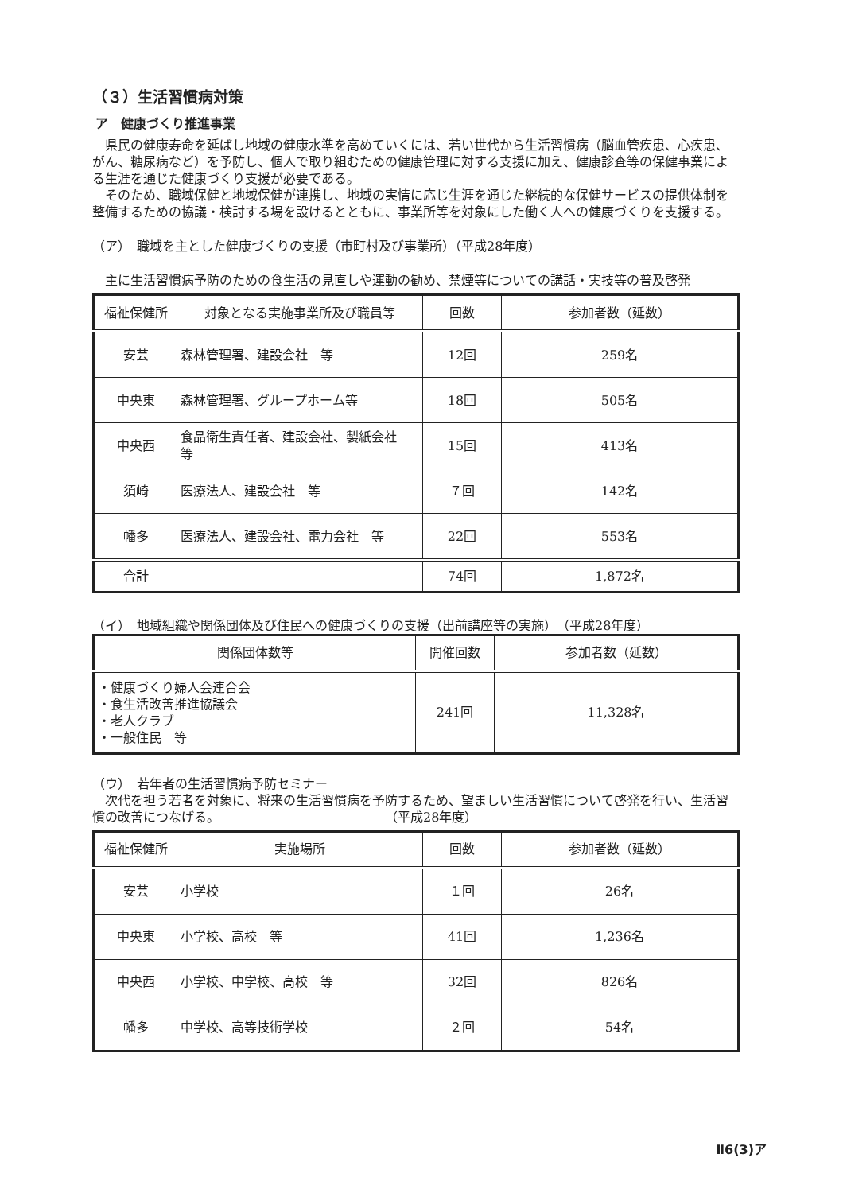（３）生活習慣病対策
ア　健康づくり推進事業
県民の健康寿命を延ばし地域の健康水準を高めていくには、若い世代から生活習慣病（脳血管疾患、心疾患、がん、糖尿病など）を予防し、個人で取り組むための健康管理に対する支援に加え、健康診査等の保健事業による生涯を通じた健康づくり支援が必要である。
そのため、職域保健と地域保健が連携し、地域の実情に応じ生涯を通じた継続的な保健サービスの提供体制を整備するための協議・検討する場を設けるとともに、事業所等を対象にした働く人への健康づくりを支援する。
（ア）　職域を主とした健康づくりの支援（市町村及び事業所）（平成28年度）
主に生活習慣病予防のための食生活の見直しや運動の勧め、禁煙等についての講話・実技等の普及啓発
| 福祉保健所 | 対象となる実施事業所及び職員等 | 回数 | 参加者数（延数） |
| --- | --- | --- | --- |
| 安芸 | 森林管理署、建設会社 等 | 12回 | 259名 |
| 中央東 | 森林管理署、グループホーム等 | 18回 | 505名 |
| 中央西 | 食品衛生責任者、建設会社、製紙会社 等 | 15回 | 413名 |
| 須崎 | 医療法人、建設会社 等 | ７回 | 142名 |
| 幡多 | 医療法人、建設会社、電力会社 等 | 22回 | 553名 |
| 合計 | | 74回 | 1,872名 |
（イ）　地域組織や関係団体及び住民への健康づくりの支援（出前講座等の実施）　（平成28年度）
| 関係団体数等 | 開催回数 | 参加者数（延数） |
| --- | --- | --- |
| ・健康づくり婦人会連合会 ・食生活改善推進協議会 ・老人クラブ ・一般住民 等 | 241回 | 11,328名 |
（ウ）　若年者の生活習慣病予防セミナー
次代を担う若者を対象に、将来の生活習慣病を予防するため、望ましい生活習慣について啓発を行い、生活習慣の改善につなげる。　　　　　　　　　　　　　　（平成28年度）
| 福祉保健所 | 実施場所 | 回数 | 参加者数（延数） |
| --- | --- | --- | --- |
| 安芸 | 小学校 | １回 | 26名 |
| 中央東 | 小学校、高校 等 | 41回 | 1,236名 |
| 中央西 | 小学校、中学校、高校 等 | 32回 | 826名 |
| 幡多 | 中学校、高等技術学校 | ２回 | 54名 |
Ⅱ6(3)ア